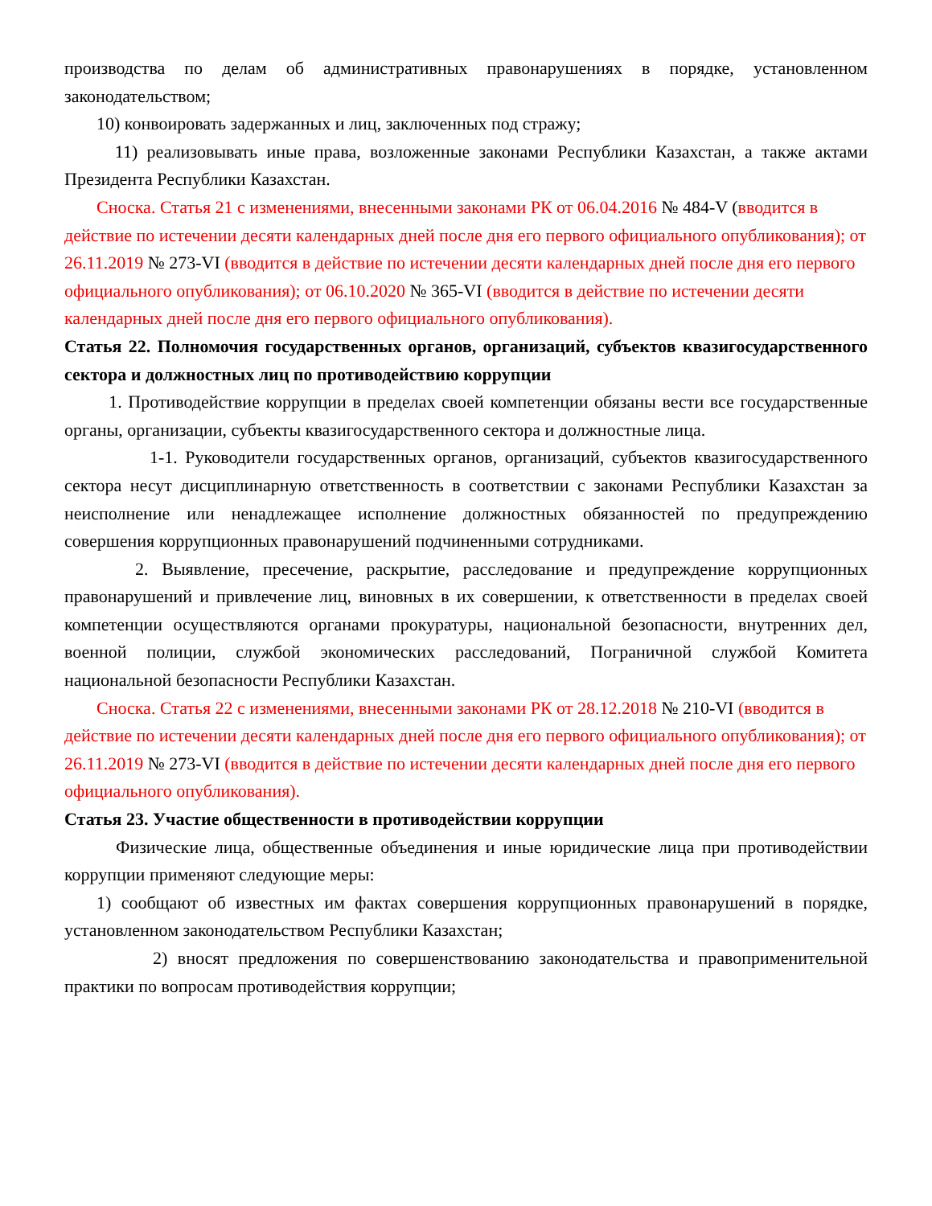производства по делам об административных правонарушениях в порядке, установленном законодательством;
10) конвоировать задержанных и лиц, заключенных под стражу;
11) реализовывать иные права, возложенные законами Республики Казахстан, а также актами Президента Республики Казахстан.
Сноска. Статья 21 с изменениями, внесенными законами РК от 06.04.2016 № 484-V (вводится в действие по истечении десяти календарных дней после дня его первого официального опубликования); от 26.11.2019 № 273-VI (вводится в действие по истечении десяти календарных дней после дня его первого официального опубликования); от 06.10.2020 № 365-VI (вводится в действие по истечении десяти календарных дней после дня его первого официального опубликования).
Статья 22. Полномочия государственных органов, организаций, субъектов квазигосударственного сектора и должностных лиц по противодействию коррупции
1. Противодействие коррупции в пределах своей компетенции обязаны вести все государственные органы, организации, субъекты квазигосударственного сектора и должностные лица.
1-1. Руководители государственных органов, организаций, субъектов квазигосударственного сектора несут дисциплинарную ответственность в соответствии с законами Республики Казахстан за неисполнение или ненадлежащее исполнение должностных обязанностей по предупреждению совершения коррупционных правонарушений подчиненными сотрудниками.
2. Выявление, пресечение, раскрытие, расследование и предупреждение коррупционных правонарушений и привлечение лиц, виновных в их совершении, к ответственности в пределах своей компетенции осуществляются органами прокуратуры, национальной безопасности, внутренних дел, военной полиции, службой экономических расследований, Пограничной службой Комитета национальной безопасности Республики Казахстан.
Сноска. Статья 22 с изменениями, внесенными законами РК от 28.12.2018 № 210-VI (вводится в действие по истечении десяти календарных дней после дня его первого официального опубликования); от 26.11.2019 № 273-VI (вводится в действие по истечении десяти календарных дней после дня его первого официального опубликования).
Статья 23. Участие общественности в противодействии коррупции
Физические лица, общественные объединения и иные юридические лица при противодействии коррупции применяют следующие меры:
1) сообщают об известных им фактах совершения коррупционных правонарушений в порядке, установленном законодательством Республики Казахстан;
2) вносят предложения по совершенствованию законодательства и правоприменительной практики по вопросам противодействия коррупции;